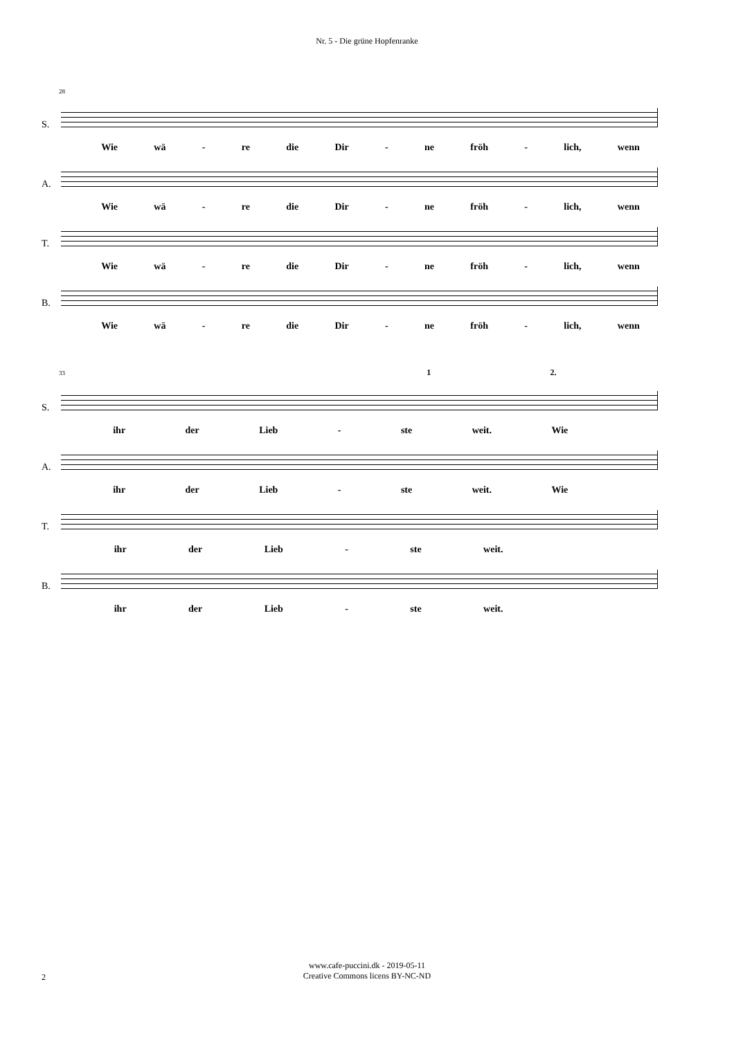Nr. 5 - Die grüne Hopfenranke
28
S.
Wie wä - re die Dir - ne fröh - lich, wenn
A.
Wie wä - re die Dir - ne fröh - lich, wenn
T.
Wie wä - re die Dir - ne fröh - lich, wenn
B.
Wie wä - re die Dir - ne fröh - lich, wenn
33 1 2.
S.
ihr der Lieb - ste weit. Wie
A.
ihr der Lieb - ste weit. Wie
T.
ihr der Lieb - ste weit.
B.
ihr der Lieb - ste weit.
www.cafe-puccini.dk - 2019-05-11
Creative Commons licens BY-NC-ND
2